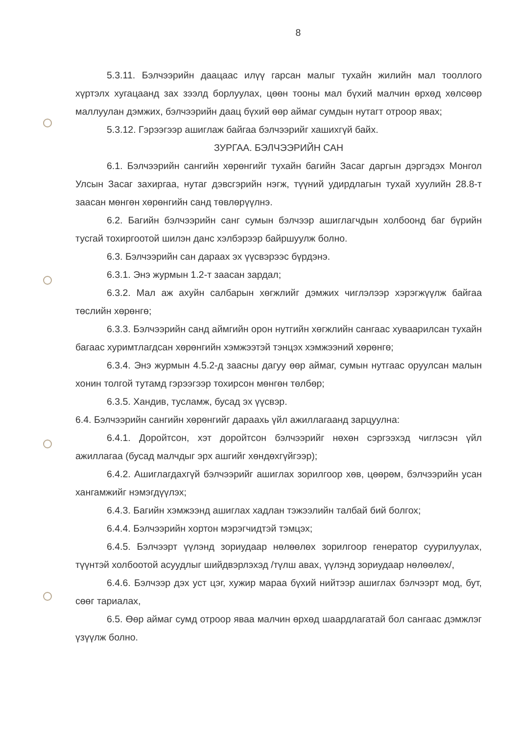8
5.3.11. Бэлчээрийн даацаас илүү гарсан малыг тухайн жилийн мал тооллого хүртэлх хугацаанд зах зээлд борлуулах, цөөн тооны мал бүхий малчин өрхөд хөлсөөр маллуулан дэмжих, бэлчээрийн даац бүхий өөр аймаг сумдын нутагт отроор явах;
5.3.12. Гэрээгээр ашиглаж байгаа бэлчээрийг хашихгүй байх.
ЗУРГАА. БЭЛЧЭЭРИЙН САН
6.1. Бэлчээрийн сангийн хөрөнгийг тухайн багийн Засаг даргын дэргэдэх Монгол Улсын Засаг захиргаа, нутаг дэвсгэрийн нэгж, түүний удирдлагын тухай хуулийн 28.8-т заасан мөнгөн хөрөнгийн санд төвлөрүүлнэ.
6.2. Багийн бэлчээрийн санг сумын бэлчээр ашиглагчдын холбоонд баг бүрийн тусгай тохиргоотой шилэн данс хэлбэрээр байршуулж болно.
6.3. Бэлчээрийн сан дараах эх үүсвэрээс бүрдэнэ.
6.3.1. Энэ журмын 1.2-т заасан зардал;
6.3.2. Мал аж ахуйн салбарын хөгжлийг дэмжих чиглэлээр хэрэгжүүлж байгаа төслийн хөрөнгө;
6.3.3. Бэлчээрийн санд аймгийн орон нутгийн хөгжлийн сангаас хуваарилсан тухайн багаас хуримтлагдсан хөрөнгийн хэмжээтэй тэнцэх хэмжээний хөрөнгө;
6.3.4. Энэ журмын 4.5.2-д заасны дагуу өөр аймаг, сумын нутгаас оруулсан малын хонин толгой тутамд гэрээгээр тохирсон мөнгөн төлбөр;
6.3.5. Хандив, тусламж, бусад эх үүсвэр.
6.4. Бэлчээрийн сангийн хөрөнгийг дараахь үйл ажиллагаанд зарцуулна:
6.4.1. Доройтсон, хэт доройтсон бэлчээрийг нөхөн сэргээхэд чиглэсэн үйл ажиллагаа (бусад малчдыг эрх ашгийг хөндөхгүйгээр);
6.4.2. Ашиглагдахгүй бэлчээрийг ашиглах зорилгоор хөв, цөөрөм, бэлчээрийн усан хангамжийг нэмэгдүүлэх;
6.4.3. Багийн хэмжээнд ашиглах хадлан тэжээлийн талбай бий болгох;
6.4.4. Бэлчээрийн хортон мэрэгчидтэй тэмцэх;
6.4.5. Бэлчээрт үүлэнд зориудаар нөлөөлөх зорилгоор генератор суурилуулах, түүнтэй холбоотой асуудлыг шийдвэрлэхэд /түлш авах, үүлэнд зориудаар нөлөөлөх/,
6.4.6. Бэлчээр дэх уст цэг, хужир мараа бүхий нийтээр ашиглах бэлчээрт мод, бут, сөөг тариалах,
6.5. Өөр аймаг сумд отроор яваа малчин өрхөд шаардлагатай бол сангаас дэмжлэг үзүүлж болно.